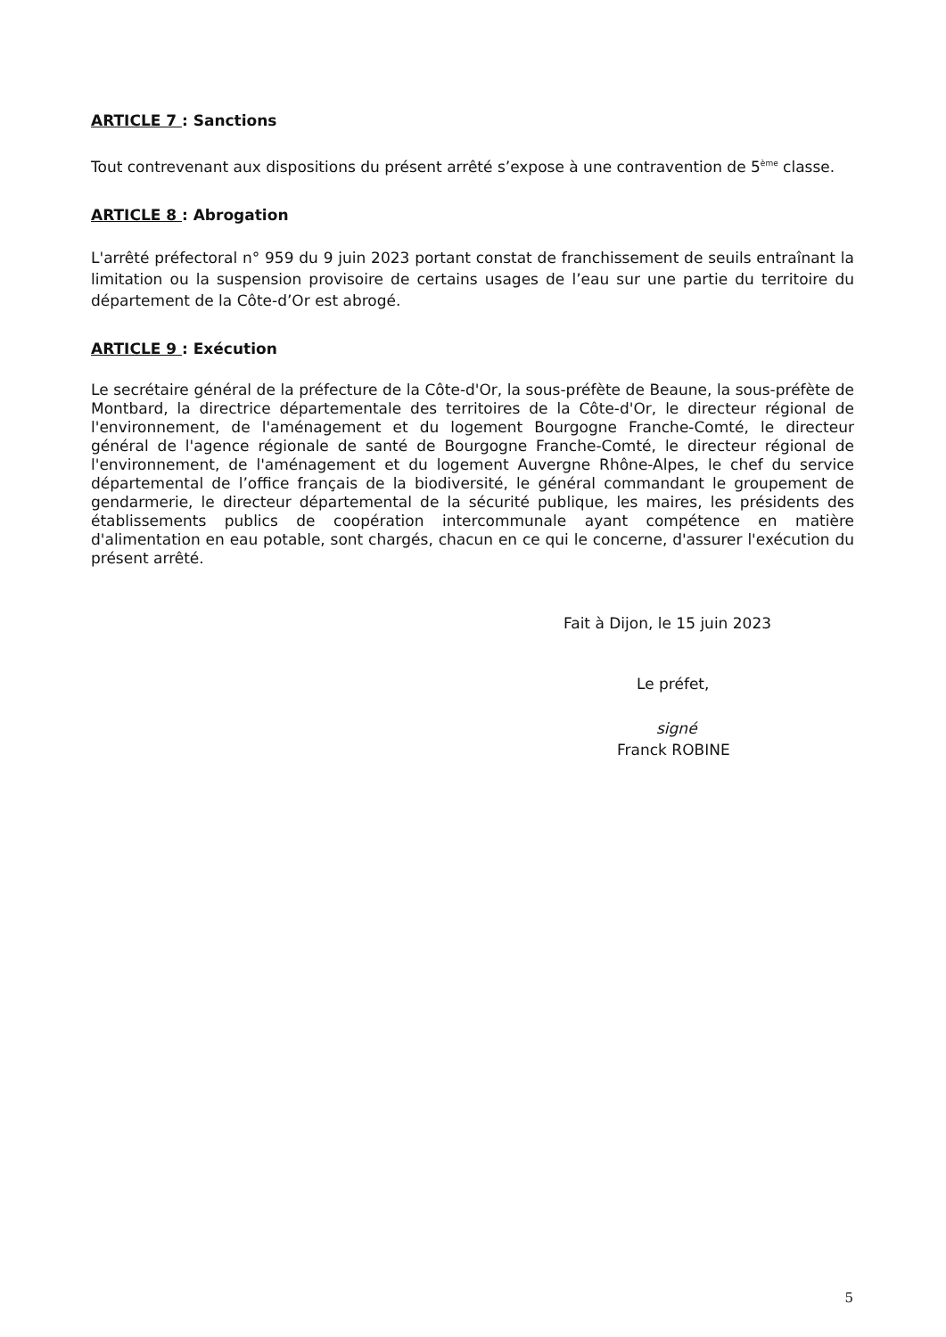ARTICLE 7 : Sanctions
Tout contrevenant aux dispositions du présent arrêté s’expose à une contravention de 5<sup>ème</sup> classe.
ARTICLE 8 : Abrogation
L'arrêté préfectoral n° 959 du 9 juin 2023 portant constat de franchissement de seuils entraînant la limitation ou la suspension provisoire de certains usages de l’eau sur une partie du territoire du département de la Côte-d’Or est abrogé.
ARTICLE 9 : Exécution
Le secrétaire général de la préfecture de la Côte-d'Or, la sous-préfète de Beaune, la sous-préfète de Montbard, la directrice départementale des territoires de la Côte-d'Or, le directeur régional de l'environnement, de l'aménagement et du logement Bourgogne Franche-Comté, le directeur général de l'agence régionale de santé de Bourgogne Franche-Comté, le directeur régional de l'environnement, de l'aménagement et du logement Auvergne Rhône-Alpes, le chef du service départemental de l’office français de la biodiversité, le général commandant le groupement de gendarmerie, le directeur départemental de la sécurité publique, les maires, les présidents des établissements publics de coopération intercommunale ayant compétence en matière d'alimentation en eau potable, sont chargés, chacun en ce qui le concerne, d'assurer l'exécution du présent arrêté.
Fait à Dijon, le 15 juin 2023
Le préfet,
signé
Franck ROBINE
5